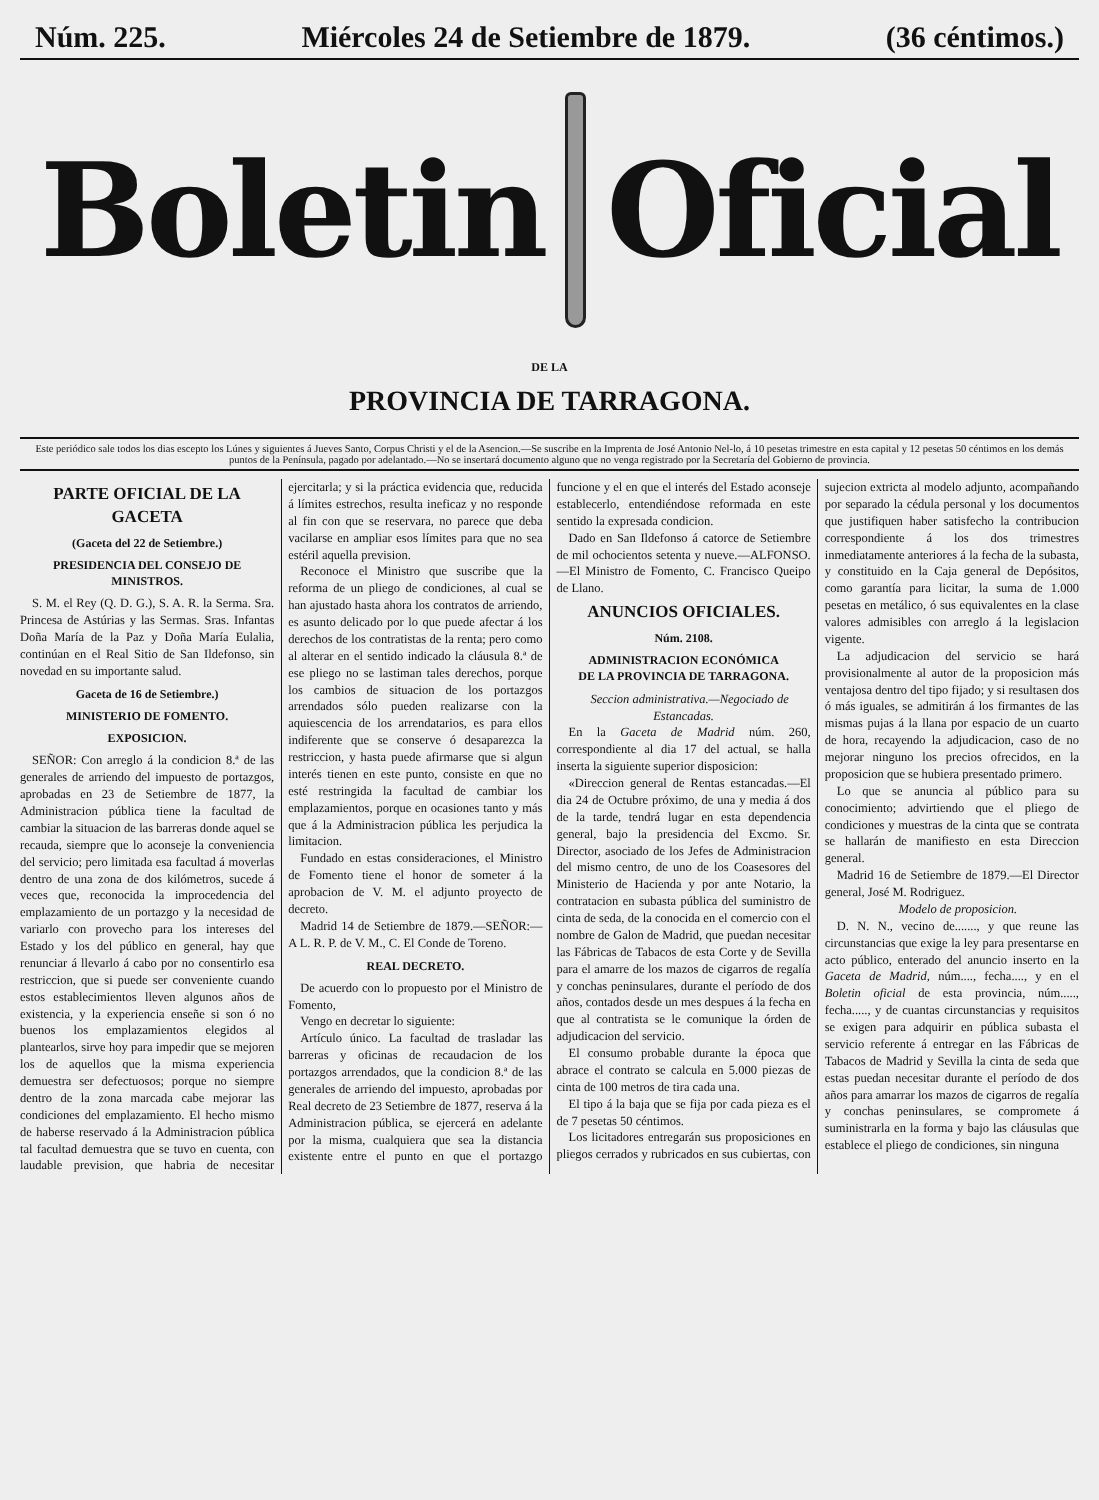Núm. 225. Miércoles 24 de Setiembre de 1879. (36 céntimos.)
Boletin Oficial
DE LA
PROVINCIA DE TARRAGONA.
Este periódico sale todos los dias escepto los Lúnes y siguientes á Jueves Santo, Corpus Christi y el de la Asencion.—Se suscribe en la Imprenta de José Antonio Nel-lo, á 10 pesetas trimestre en esta capital y 12 pesetas 50 céntimos en los demás puntos de la Península, pagado por adelantado.—No se insertará documento alguno que no venga registrado por la Secretaría del Gobierno de provincia.
PARTE OFICIAL DE LA GACETA
(Gaceta del 22 de Setiembre.)
PRESIDENCIA DEL CONSEJO DE MINISTROS.
S. M. el Rey (Q. D. G.), S. A. R. la Serma. Sra. Princesa de Astúrias y las Sermas. Sras. Infantas Doña María de la Paz y Doña María Eulalia, continúan en el Real Sitio de San Ildefonso, sin novedad en su importante salud.
Gaceta de 16 de Setiembre.)
MINISTERIO DE FOMENTO.
EXPOSICION.
SEÑOR: Con arreglo á la condicion 8.ª de las generales de arriendo del impuesto de portazgos, aprobadas en 23 de Setiembre de 1877, la Administracion pública tiene la facultad de cambiar la situacion de las barreras donde aquel se recauda, siempre que lo aconseje la conveniencia del servicio; pero limitada esa facultad á moverlas dentro de una zona de dos kilómetros, sucede á veces que, reconocida la improcedencia del emplazamiento de un portazgo y la necesidad de variarlo con provecho para los intereses del Estado y los del público en general, hay que renunciar á llevarlo á cabo por no consentirlo esa restriccion, que si puede ser conveniente cuando estos establecimientos lleven algunos años de existencia, y la experiencia enseñe si son ó no buenos los emplazamientos elegidos al plantearlos, sirve hoy para impedir que se mejoren los de aquellos que la misma experiencia demuestra ser defectuosos; porque no siempre dentro de la zona marcada cabe mejorar las condiciones del emplazamiento. El hecho mismo de haberse reservado á la Administracion pública tal facultad demuestra que se tuvo en cuenta, con laudable prevision, que habria de necesitar ejercitarla; y si la práctica evidencia que, reducida á límites estrechos, resulta ineficaz y no responde al fin con que se reservara, no parece que deba vacilarse en ampliar esos límites para que no sea estéril aquella prevision.
Reconoce el Ministro que suscribe que la reforma de un pliego de condiciones, al cual se han ajustado hasta ahora los contratos de arriendo, es asunto delicado por lo que puede afectar á los derechos de los contratistas de la renta; pero como al alterar en el sentido indicado la cláusula 8.ª de ese pliego no se lastiman tales derechos, porque los cambios de situacion de los portazgos arrendados sólo pueden realizarse con la aquiescencia de los arrendatarios, es para ellos indiferente que se conserve ó desaparezca la restriccion, y hasta puede afirmarse que si algun interés tienen en este punto, consiste en que no esté restringida la facultad de cambiar los emplazamientos, porque en ocasiones tanto y más que á la Administracion pública les perjudica la limitacion.
Fundado en estas consideraciones, el Ministro de Fomento tiene el honor de someter á la aprobacion de V. M. el adjunto proyecto de decreto.
Madrid 14 de Setiembre de 1879.—SEÑOR:—A L. R. P. de V. M., C. El Conde de Toreno.
REAL DECRETO.
De acuerdo con lo propuesto por el Ministro de Fomento,
Vengo en decretar lo siguiente:
Artículo único. La facultad de trasladar las barreras y oficinas de recaudacion de los portazgos arrendados, que la condicion 8.ª de las generales de arriendo del impuesto, aprobadas por Real decreto de 23 Setiembre de 1877, reserva á la Administracion pública, se ejercerá en adelante por la misma, cualquiera que sea la distancia existente entre el punto en que el portazgo funcione y el en que el interés del Estado aconseje establecerlo, entendiéndose reformada en este sentido la expresada condicion.
Dado en San Ildefonso á catorce de Setiembre de mil ochocientos setenta y nueve.—ALFONSO.—El Ministro de Fomento, C. Francisco Queipo de Llano.
ANUNCIOS OFICIALES.
Núm. 2108.
ADMINISTRACION ECONÓMICA
DE LA PROVINCIA DE TARRAGONA.
Seccion administrativa.—Negociado de Estancadas.
En la Gaceta de Madrid núm. 260, correspondiente al dia 17 del actual, se halla inserta la siguiente superior disposicion:
«Direccion general de Rentas estancadas.—El dia 24 de Octubre próximo, de una y media á dos de la tarde, tendrá lugar en esta dependencia general, bajo la presidencia del Excmo. Sr. Director, asociado de los Jefes de Administracion del mismo centro, de uno de los Coasesores del Ministerio de Hacienda y por ante Notario, la contratacion en subasta pública del suministro de cinta de seda, de la conocida en el comercio con el nombre de Galon de Madrid, que puedan necesitar las Fábricas de Tabacos de esta Corte y de Sevilla para el amarre de los mazos de cigarros de regalía y conchas peninsulares, durante el período de dos años, contados desde un mes despues á la fecha en que al contratista se le comunique la órden de adjudicacion del servicio.
El consumo probable durante la época que abrace el contrato se calcula en 5.000 piezas de cinta de 100 metros de tira cada una.
El tipo á la baja que se fija por cada pieza es el de 7 pesetas 50 céntimos.
Los licitadores entregarán sus proposiciones en pliegos cerrados y rubricados en sus cubiertas, con sujecion extricta al modelo adjunto, acompañando por separado la cédula personal y los documentos que justifiquen haber satisfecho la contribucion correspondiente á los dos trimestres inmediatamente anteriores á la fecha de la subasta, y constituido en la Caja general de Depósitos, como garantía para licitar, la suma de 1.000 pesetas en metálico, ó sus equivalentes en la clase valores admisibles con arreglo á la legislacion vigente.
La adjudicacion del servicio se hará provisionalmente al autor de la proposicion más ventajosa dentro del tipo fijado; y si resultasen dos ó más iguales, se admitirán á los firmantes de las mismas pujas á la llana por espacio de un cuarto de hora, recayendo la adjudicacion, caso de no mejorar ninguno los precios ofrecidos, en la proposicion que se hubiera presentado primero.
Lo que se anuncia al público para su conocimiento; advirtiendo que el pliego de condiciones y muestras de la cinta que se contrata se hallarán de manifiesto en esta Direccion general.
Madrid 16 de Setiembre de 1879.—El Director general, José M. Rodriguez.
Modelo de proposicion.
D. N. N., vecino de......., y que reune las circunstancias que exige la ley para presentarse en acto público, enterado del anuncio inserto en la Gaceta de Madrid, núm...., fecha...., y en el Boletin oficial de esta provincia, núm....., fecha....., y de cuantas circunstancias y requisitos se exigen para adquirir en pública subasta el servicio referente á entregar en las Fábricas de Tabacos de Madrid y Sevilla la cinta de seda que estas puedan necesitar durante el período de dos años para amarrar los mazos de cigarros de regalía y conchas peninsulares, se compromete á suministrarla en la forma y bajo las cláusulas que establece el pliego de condiciones, sin ninguna